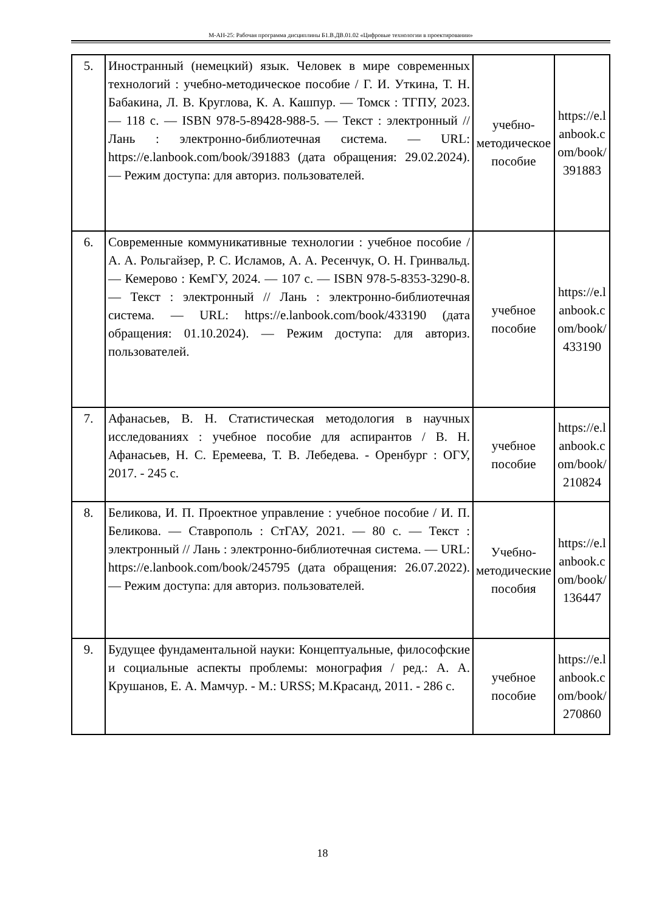М-АН-25: Рабочая программа дисциплины Б1.В.ДВ.01.02 «Цифровые технологии в проектировании»
| 5. | Иностранный (немецкий) язык. Человек в мире современных технологий : учебно-методическое пособие / Г. И. Уткина, Т. Н. Бабакина, Л. В. Круглова, К. А. Кашпур. — Томск : ТГПУ, 2023. — 118 с. — ISBN 978-5-89428-988-5. — Текст : электронный // Лань : электронно-библиотечная система. — URL: https://e.lanbook.com/book/391883 (дата обращения: 29.02.2024). — Режим доступа: для авториз. пользователей. | учебно-методическое пособие | https://e.lanbook.com/book/391883 |
| 6. | Современные коммуникативные технологии : учебное пособие / А. А. Рольгайзер, Р. С. Исламов, А. А. Ресенчук, О. Н. Гринвальд. — Кемерово : КемГУ, 2024. — 107 с. — ISBN 978-5-8353-3290-8. — Текст : электронный // Лань : электронно-библиотечная система. — URL: https://e.lanbook.com/book/433190 (дата обращения: 01.10.2024). — Режим доступа: для авториз. пользователей. | учебное пособие | https://e.lanbook.com/book/433190 |
| 7. | Афанасьев, В. Н. Статистическая методология в научных исследованиях : учебное пособие для аспирантов / В. Н. Афанасьев, Н. С. Еремеева, Т. В. Лебедева. - Оренбург : ОГУ, 2017. - 245 с. | учебное пособие | https://e.lanbook.com/book/210824 |
| 8. | Беликова, И. П. Проектное управление : учебное пособие / И. П. Беликова. — Ставрополь : СтГАУ, 2021. — 80 с. — Текст : электронный // Лань : электронно-библиотечная система. — URL: https://e.lanbook.com/book/245795 (дата обращения: 26.07.2022). — Режим доступа: для авториз. пользователей. | Учебно-методические пособия | https://e.lanbook.com/book/136447 |
| 9. | Будущее фундаментальной науки: Концептуальные, философские и социальные аспекты проблемы: монография / ред.: А. А. Крушанов, Е. А. Мамчур. - М.: URSS; М.Красанд, 2011. - 286 с. | учебное пособие | https://e.lanbook.com/book/270860 |
18